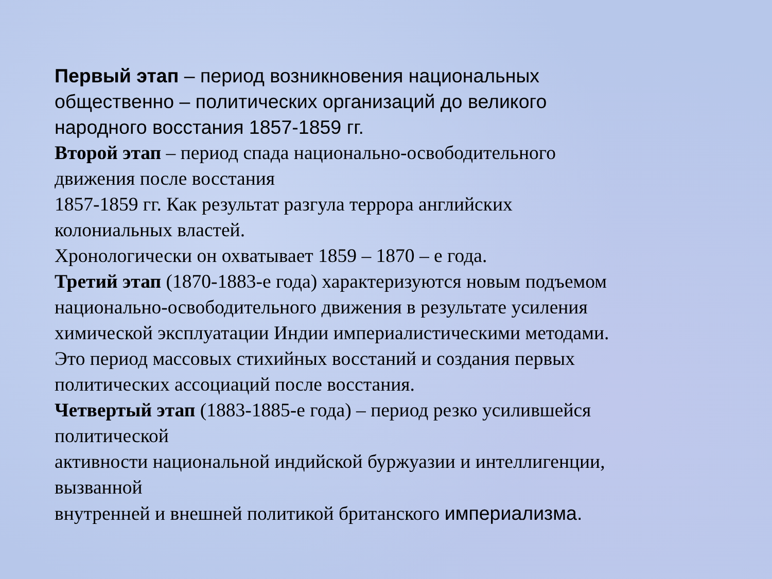Первый этап – период возникновения национальных
общественно – политических организаций до великого
народного восстания 1857-1859 гг.
Второй этап – период спада национально-освободительного
движения после восстания
1857-1859 гг. Как результат разгула террора английских
колониальных властей.
Хронологически он охватывает 1859 – 1870 – е года.
Третий этап (1870-1883-е года) характеризуются новым подъемом
национально-освободительного движения в результате усиления
химической эксплуатации Индии империалистическими методами.
Это период массовых стихийных восстаний и создания первых
политических ассоциаций после восстания.
Четвертый этап (1883-1885-е года) – период резко усилившейся
политической
активности национальной индийской буржуазии и интеллигенции,
вызванной
внутренней и внешней политикой британского империализма.